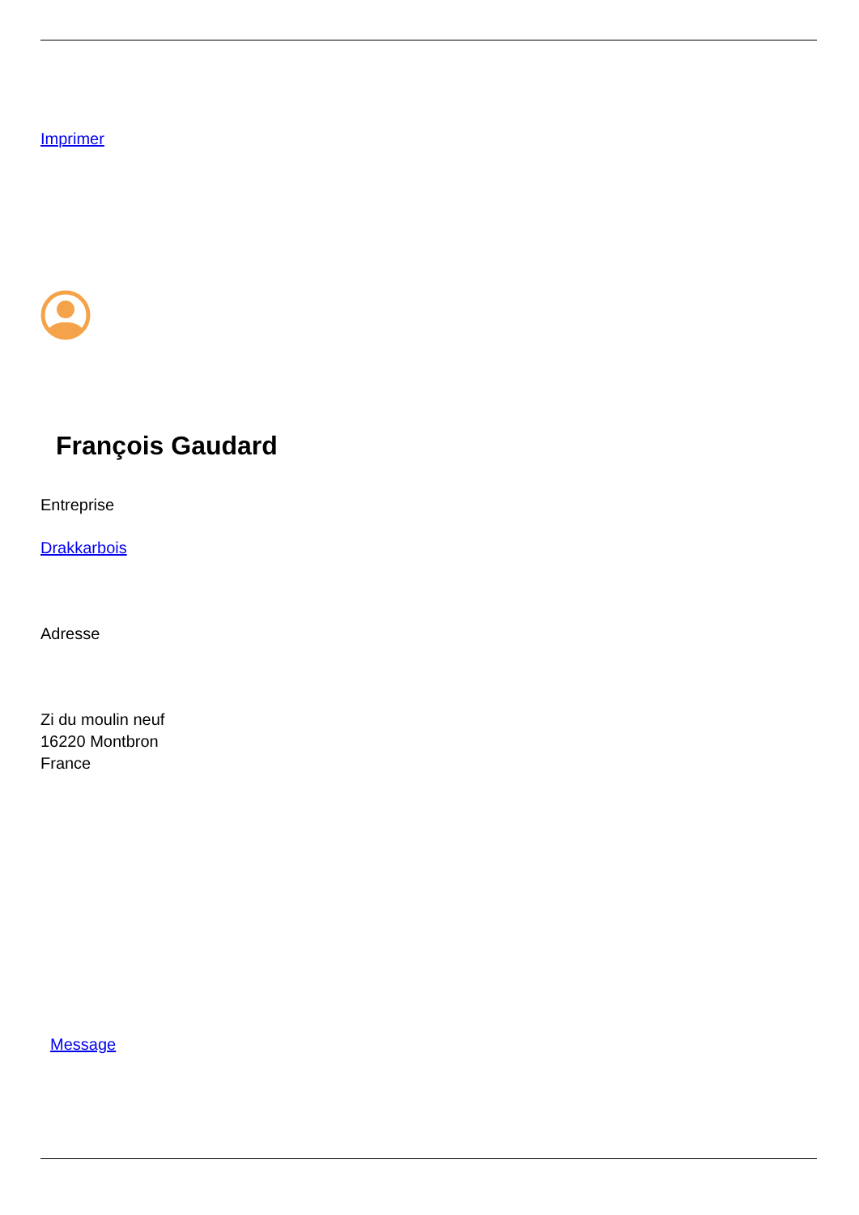Imprimer
François Gaudard
Entreprise
Drakkarbois
Adresse
Zi du moulin neuf
16220 Montbron
France
Message